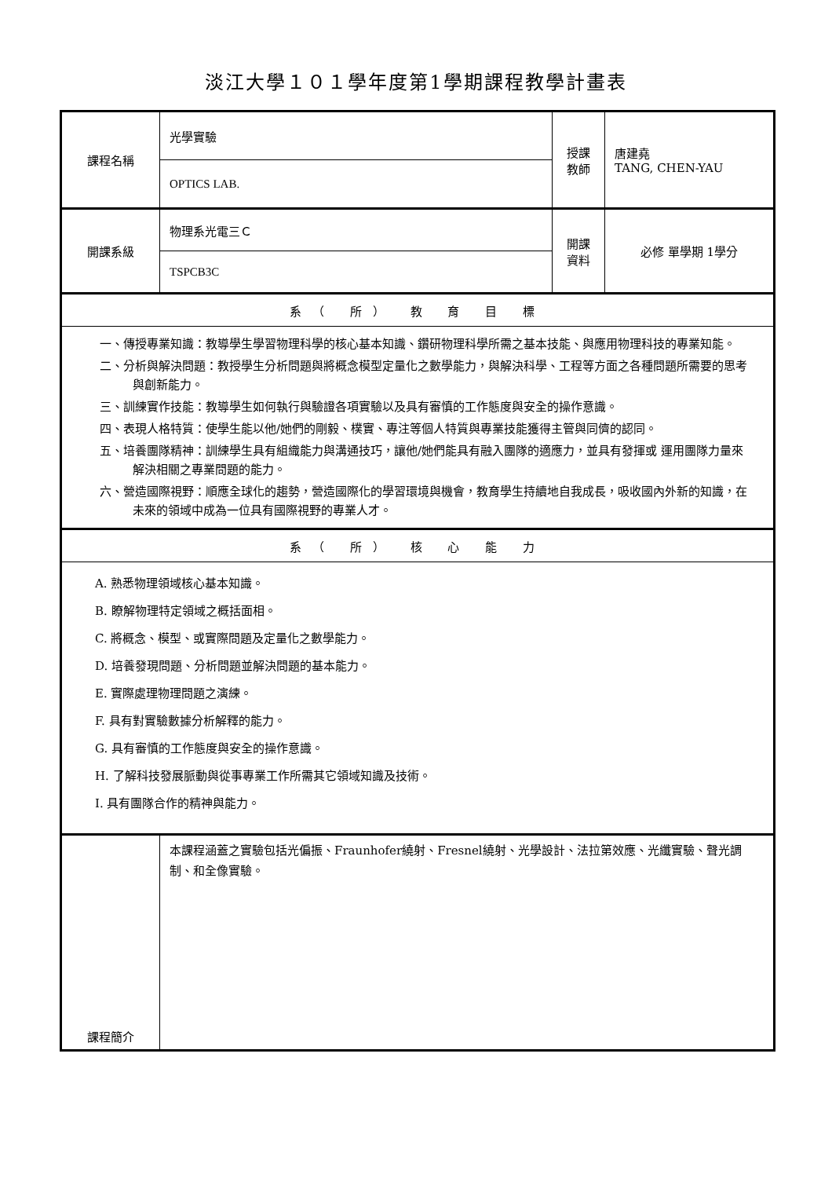淡江大學１０１學年度第1學期課程教學計畫表
| 課程名稱 | 光學實驗 | 授課 教師 | 唐建堯 TANG, CHEN-YAU |
| | OPTICS LAB. | | |
| 開課系級 | 物理系光電三Ｃ | 開課 資料 | 必修 單學期 1學分 |
| | TSPCB3C | | |
| 系（ 所） 教 育 目 標 | | | |
| 一、傳授專業知識：教導學生學習物理科學的核心基本知識、鑽研物理科學所需之基本技能、與應用物理科技的專業知能。 二、分析與解決問題：教授學生分析問題與將概念模型定量化之數學能力，與解決科學、工程等方面之各種問題所需要的思考與創新能力。 三、訓練實作技能：教導學生如何執行與驗證各項實驗以及具有審慎的工作態度與安全的操作意識。 四、表現人格特質：使學生能以他/她們的剛毅、樸實、專注等個人特質與專業技能獲得主管與同儕的認同。 五、培養團隊精神：訓練學生具有組織能力與溝通技巧，讓他/她們能具有融入團隊的適應力，並具有發揮或 運用團隊力量來解決相關之專業問題的能力。 六、營造國際視野：順應全球化的趨勢，營造國際化的學習環境與機會，教育學生持續地自我成長，吸收國內外新的知識，在未來的領域中成為一位具有國際視野的專業人才。 | | | |
| 系（ 所） 核 心 能 力 | | | |
| A. 熟悉物理領域核心基本知識。 B. 瞭解物理特定領域之概括面相。 C. 將概念、模型、或實際問題及定量化之數學能力。 D. 培養發現問題、分析問題並解決問題的基本能力。 E. 實際處理物理問題之演練。 F. 具有對實驗數據分析解釋的能力。 G. 具有審慎的工作態度與安全的操作意識。 H. 了解科技發展脈動與從事專業工作所需其它領域知識及技術。 I. 具有團隊合作的精神與能力。 | | | |
| 課程簡介 | 本課程涵蓋之實驗包括光偏振、Fraunhofer繞射、Fresnel繞射、光學設計、法拉第效應、光纖實驗、聲光調制、和全像實驗。 | | |